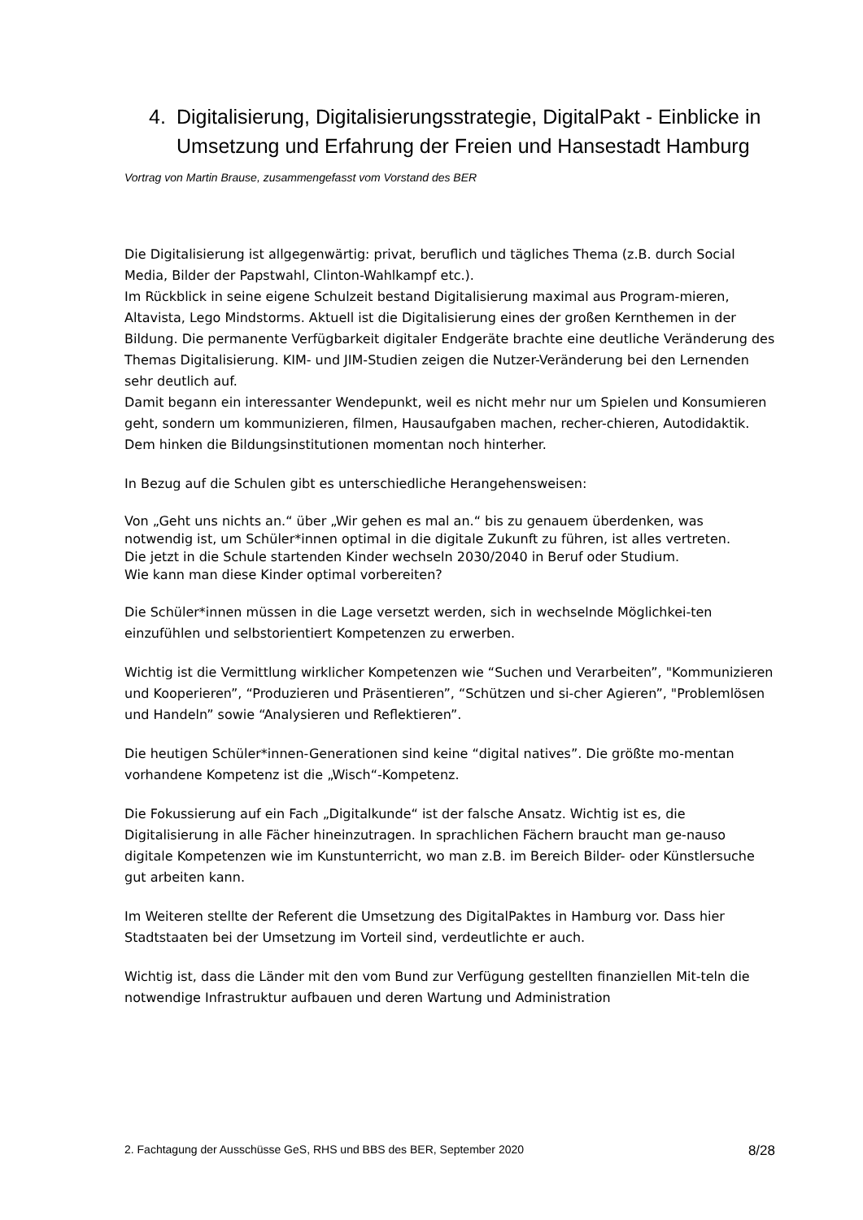4. Digitalisierung, Digitalisierungsstrategie, DigitalPakt - Einblicke in Umsetzung und Erfahrung der Freien und Hansestadt Hamburg
Vortrag von Martin Brause, zusammengefasst vom Vorstand des BER
Die Digitalisierung ist allgegenwärtig: privat, beruflich und tägliches Thema (z.B. durch Social Media, Bilder der Papstwahl, Clinton-Wahlkampf etc.).
Im Rückblick in seine eigene Schulzeit bestand Digitalisierung maximal aus Program-mieren, Altavista, Lego Mindstorms. Aktuell ist die Digitalisierung eines der großen Kernthemen in der Bildung. Die permanente Verfügbarkeit digitaler Endgeräte brachte eine deutliche Veränderung des Themas Digitalisierung. KIM- und JIM-Studien zeigen die Nutzer-Veränderung bei den Lernenden sehr deutlich auf.
Damit begann ein interessanter Wendepunkt, weil es nicht mehr nur um Spielen und Konsumieren geht, sondern um kommunizieren, filmen, Hausaufgaben machen, recher-chieren, Autodidaktik. Dem hinken die Bildungsinstitutionen momentan noch hinterher.
In Bezug auf die Schulen gibt es unterschiedliche Herangehensweisen:
Von „Geht uns nichts an.“ über „Wir gehen es mal an.“ bis zu genauem überdenken, was notwendig ist, um Schüler*innen optimal in die digitale Zukunft zu führen, ist alles vertreten.
Die jetzt in die Schule startenden Kinder wechseln 2030/2040 in Beruf oder Studium.
Wie kann man diese Kinder optimal vorbereiten?
Die Schüler*innen müssen in die Lage versetzt werden, sich in wechselnde Möglichkei-ten einzufühlen und selbstorientiert Kompetenzen zu erwerben.
Wichtig ist die Vermittlung wirklicher Kompetenzen wie “Suchen und Verarbeiten”, "Kommunizieren und Kooperieren”, “Produzieren und Präsentieren”, “Schützen und si-cher Agieren”, "Problemlösen und Handeln” sowie “Analysieren und Reflektieren”.
Die heutigen Schüler*innen-Generationen sind keine “digital natives”. Die größte mo-mentan vorhandene Kompetenz ist die „Wisch“-Kompetenz.
Die Fokussierung auf ein Fach „Digitalkunde“ ist der falsche Ansatz. Wichtig ist es, die Digitalisierung in alle Fächer hineinzutragen. In sprachlichen Fächern braucht man ge-nauso digitale Kompetenzen wie im Kunstunterricht, wo man z.B. im Bereich Bilder- oder Künstlersuche gut arbeiten kann.
Im Weiteren stellte der Referent die Umsetzung des DigitalPaktes in Hamburg vor. Dass hier Stadtstaaten bei der Umsetzung im Vorteil sind, verdeutlichte er auch.
Wichtig ist, dass die Länder mit den vom Bund zur Verfügung gestellten finanziellen Mit-teln die notwendige Infrastruktur aufbauen und deren Wartung und Administration
2. Fachtagung der Ausschüsse GeS, RHS und BBS des BER, September 2020 8/28